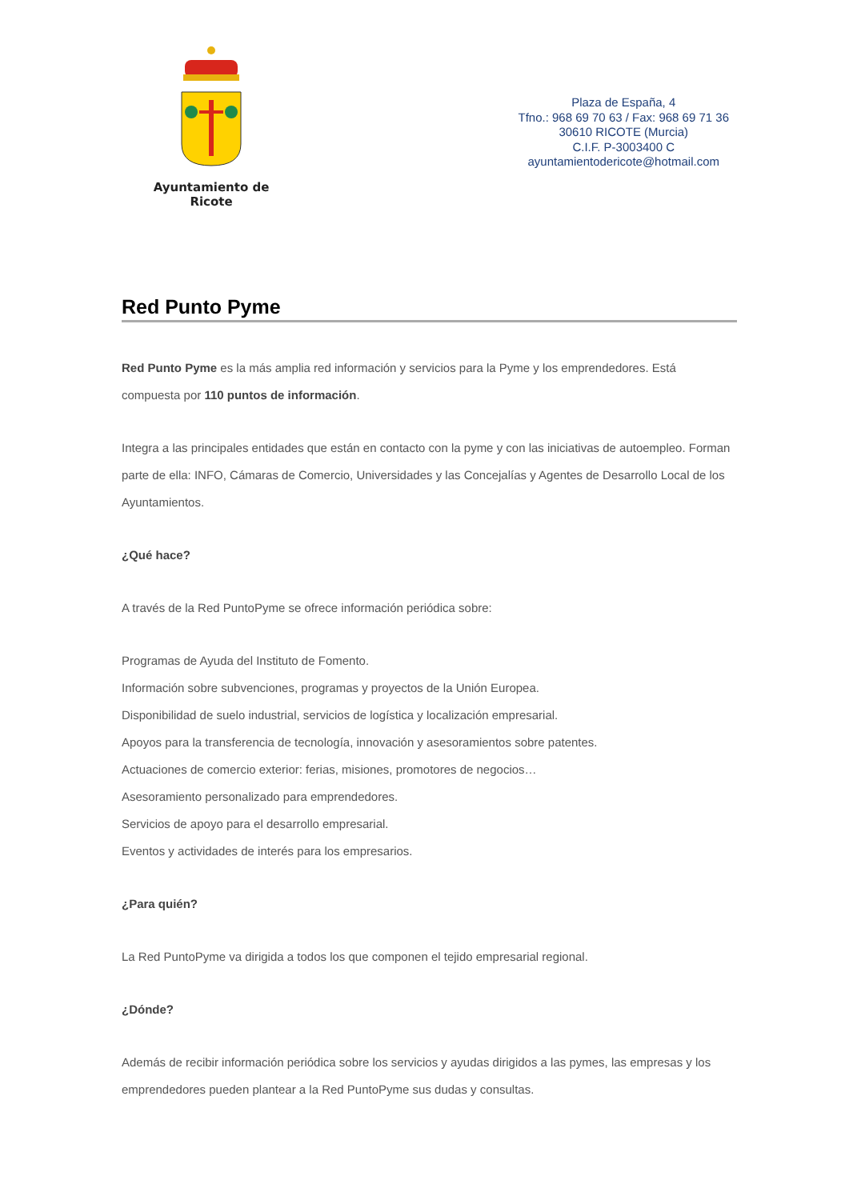Ayuntamiento de Ricote
Plaza de España, 4
Tfno.: 968 69 70 63 / Fax: 968 69 71 36
30610 RICOTE (Murcia)
C.I.F. P-3003400 C
ayuntamientodericote@hotmail.com
Red Punto Pyme
Red Punto Pyme es la más amplia red información y servicios para la Pyme y los emprendedores. Está compuesta por 110 puntos de información.
Integra a las principales entidades que están en contacto con la pyme y con las iniciativas de autoempleo. Forman parte de ella: INFO, Cámaras de Comercio, Universidades y las Concejalías y Agentes de Desarrollo Local de los Ayuntamientos.
¿Qué hace?
A través de la Red PuntoPyme se ofrece información periódica sobre:
Programas de Ayuda del Instituto de Fomento.
Información sobre subvenciones, programas y proyectos de la Unión Europea.
Disponibilidad de suelo industrial, servicios de logística y localización empresarial.
Apoyos para la transferencia de tecnología, innovación y asesoramientos sobre patentes.
Actuaciones de comercio exterior: ferias, misiones, promotores de negocios…
Asesoramiento personalizado para emprendedores.
Servicios de apoyo para el desarrollo empresarial.
Eventos y actividades de interés para los empresarios.
¿Para quién?
La Red PuntoPyme va dirigida a todos los que componen el tejido empresarial regional.
¿Dónde?
Además de recibir información periódica sobre los servicios y ayudas dirigidos a las pymes, las empresas y los emprendedores pueden plantear a la Red PuntoPyme sus dudas y consultas.